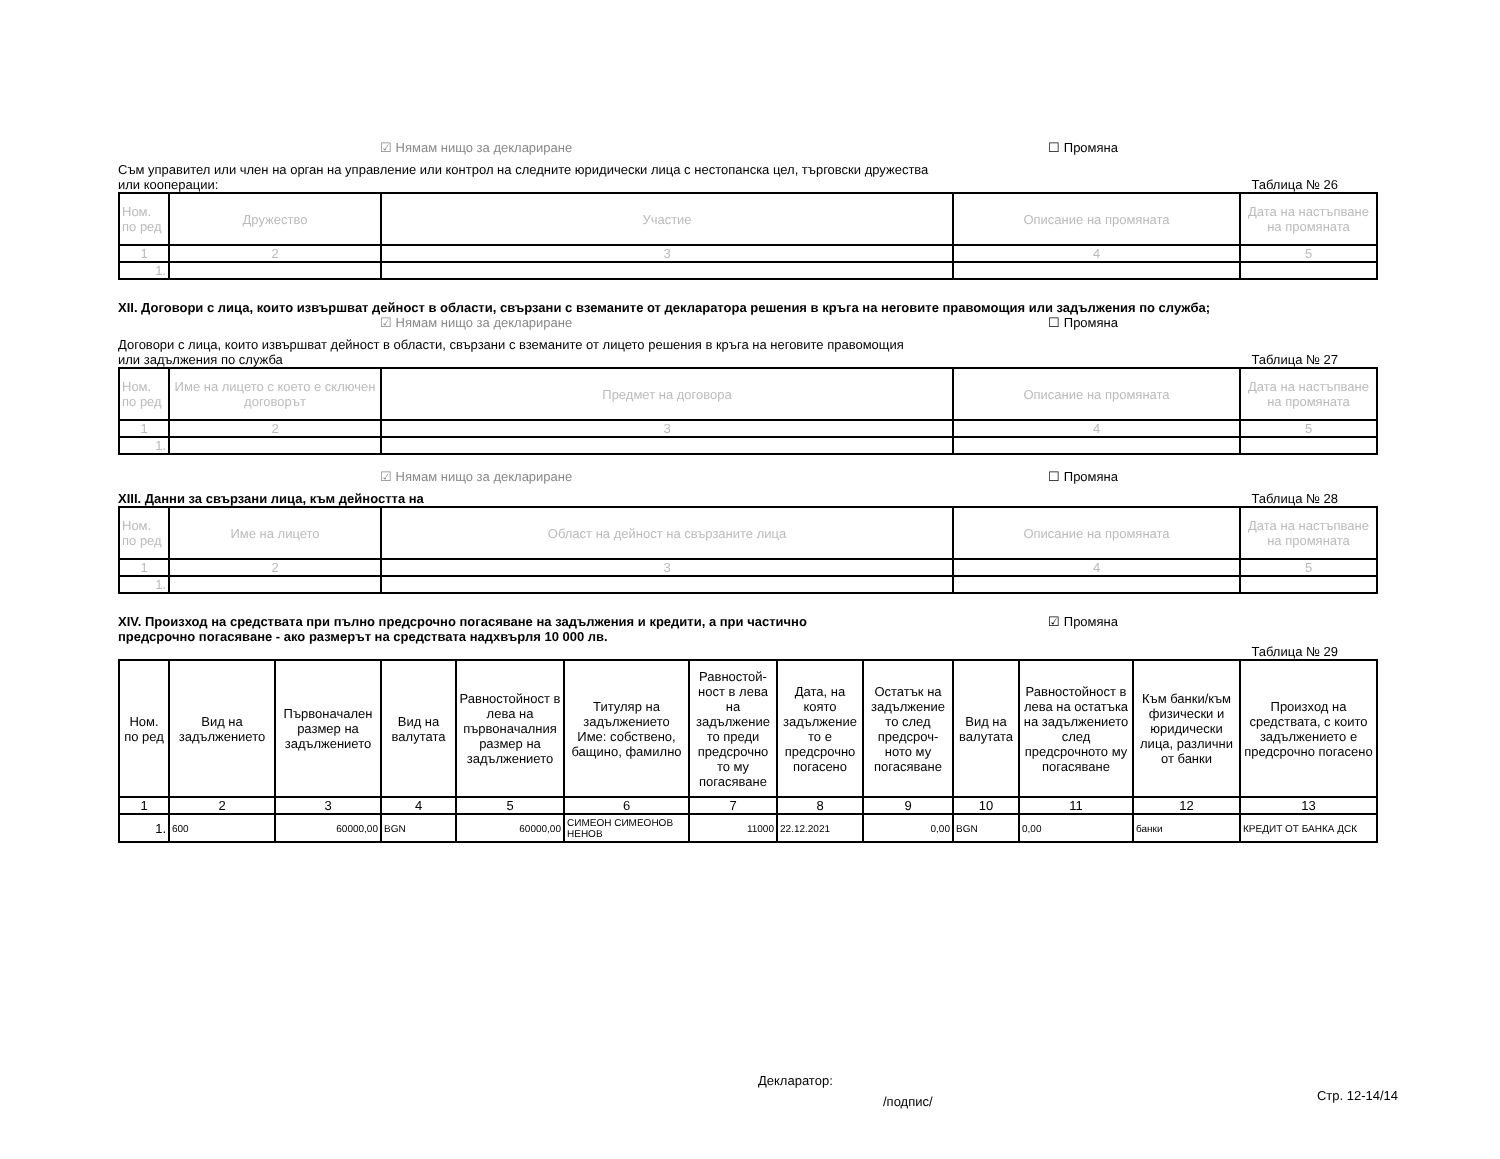☑ Нямам нищо за деклариране ☐ Промяна
Съм управител или член на орган на управление или контрол на следните юридически лица с нестопанска цел, търговски дружества
или кооперации: Таблица № 26
| Ном. по ред | Дружество | Участие | Описание на промяната | Дата на настъпване на промяната |
| --- | --- | --- | --- | --- |
| 1 | 2 | 3 | 4 | 5 |
| 1. | | | | |
XII. Договори с лица, които извършват дейност в области, свързани с вземаните от декларатора решения в кръга на неговите правомощия или задължения по служба;
☑ Нямам нищо за деклариране ☐ Промяна
Договори с лица, които извършват дейност в области, свързани с вземаните от лицето решения в кръга на неговите правомощия
или задължения по служба Таблица № 27
| Ном. по ред | Име на лицето с което е сключен договорът | Предмет на договора | Описание на промяната | Дата на настъпване на промяната |
| --- | --- | --- | --- | --- |
| 1 | 2 | 3 | 4 | 5 |
| 1. | | | | |
☑ Нямам нищо за деклариране ☐ Промяна
XIII. Данни за свързани лица, към дейността на Таблица № 28
| Ном. по ред | Име на лицето | Област на дейност на свързаните лица | Описание на промяната | Дата на настъпване на промяната |
| --- | --- | --- | --- | --- |
| 1 | 2 | 3 | 4 | 5 |
| 1. | | | | |
XIV. Произход на средствата при пълно предсрочно погасяване на задължения и кредити, а при частично
предсрочно погасяване - ако размерът на средствата надхвърля 10 000 лв. ☑ Промяна
Таблица № 29
| Ном. по ред | Вид на задължението | Първоначален размер на задължението | Вид на валутата | Равностойност в лева на първоначалния размер на задължението | Титуляр на задължението Име: собствено, бащино, фамилно | Равностой-ност в лева на задължение то преди предсрочно то му погасяване | Дата, на която задължение то е предсрочно погасено | Остатък на задължение то след предсроч-ното му погасяване | Вид на валутата | Равностойност в лева на остатъка на задължението след предсрочното му погасяване | Към банки/към физически и юридически лица, различни от банки | Произход на средствата, с които задължението е предсрочно погасено |
| --- | --- | --- | --- | --- | --- | --- | --- | --- | --- | --- | --- | --- |
| 1 | 2 | 3 | 4 | 5 | 6 | 7 | 8 | 9 | 10 | 11 | 12 | 13 |
| 1. | 600 | 60000,00 | BGN | 60000,00 | СИМЕОН СИМЕОНОВ НЕНОВ | 11000 | 22.12.2021 | 0,00 | BGN | 0,00 | банки | КРЕДИТ ОТ БАНКА ДСК |
Декларатор:
/подпис/ Стр. 12-14/14